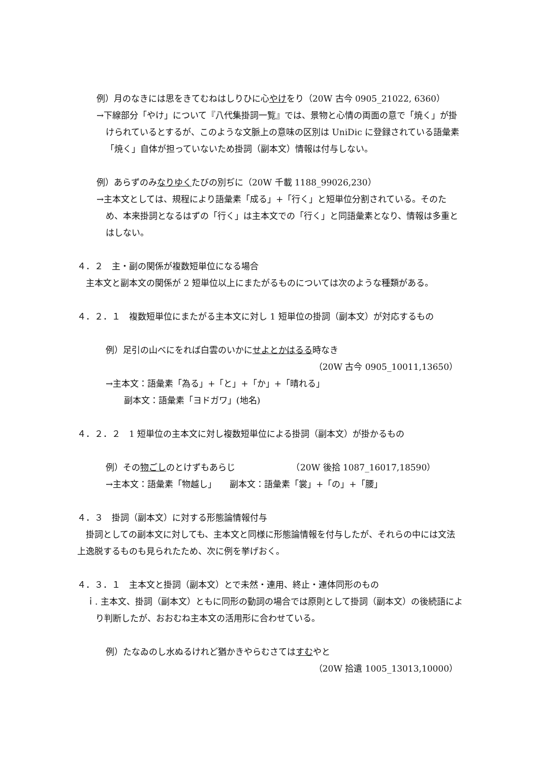例）月のなきには思をきてむねはしりひに心やけをり（20W 古今 0905_21022, 6360）
→下線部分「やけ」について『八代集掛詞一覧』では、景物と心情の両面の意で「焼く」が掛けられているとするが、このような文脈上の意味の区別は UniDic に登録されている語彙素「焼く」自体が担っていないため掛詞（副本文）情報は付与しない。
例）あらずのみなりゆくたびの別ぢに（20W 千載 1188_99026,230）
→主本文としては、規程により語彙素「成る」+「行く」と短単位分割されている。そのため、本来掛詞となるはずの「行く」は主本文での「行く」と同語彙素となり、情報は多重とはしない。
４．２　主・副の関係が複数短単位になる場合
　主本文と副本文の関係が 2 短単位以上にまたがるものについては次のような種類がある。
４．２．１　複数短単位にまたがる主本文に対し 1 短単位の掛詞（副本文）が対応するもの
例）足引の山べにをれば白雲のいかにせよとかはるる時なき
（20W 古今 0905_10011,13650）
→主本文：語彙素「為る」+「と」+「か」+「晴れる」
副本文：語彙素「ヨドガワ」(地名)
４．２．２　1 短単位の主本文に対し複数短単位による掛詞（副本文）が掛かるもの
例）その物ごしのとけずもあらじ　　　　　　　（20W 後拾 1087_16017,18590）
→主本文：語彙素「物越し」　　副本文：語彙素「裳」+「の」+「腰」
４．３　掛詞（副本文）に対する形態論情報付与
　掛詞としての副本文に対しても、主本文と同様に形態論情報を付与したが、それらの中には文法上逸脱するものも見られたため、次に例を挙げおく。
４．３．１　主本文と掛詞（副本文）とで未然・連用、終止・連体同形のもの
ｉ. 主本文、掛詞（副本文）ともに同形の動詞の場合では原則として掛詞（副本文）の後続語により判断したが、おおむね主本文の活用形に合わせている。
例）たなゐのし水ぬるけれど猶かきやらむさてはすむやと
（20W 拾遺 1005_13013,10000）